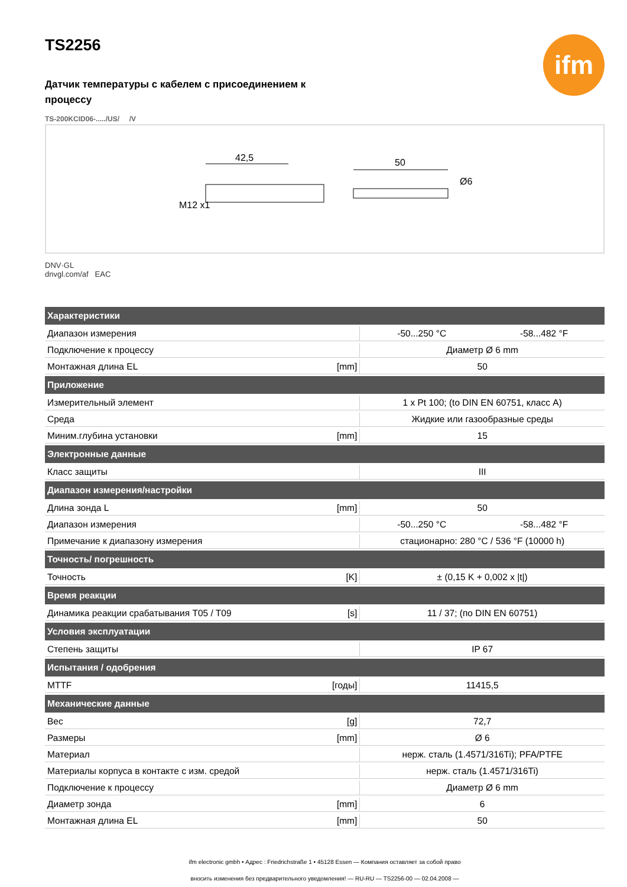ifm
TS2256
Датчик температуры с кабелем с присоединением к процессу
TS-200KCID06-...../US/ /V
42,5
50
Ø6
M12 x1
DNV·GL
dnvgl.com/af EAC
| Характеристики | | | |
| --- | --- | --- | --- |
| Диапазон измерения | | -50...250 °C | -58...482 °F |
| Подключение к процессу | | Диаметр Ø 6 mm | |
| Монтажная длина EL | [mm] | 50 | |
| Приложение | | | |
| Измерительный элемент | | 1 x Pt 100; (to DIN EN 60751, класс A) | |
| Среда | | Жидкие или газообразные среды | |
| Миним.глубина установки | [mm] | 15 | |
| Электронные данные | | | |
| Класс защиты | | III | |
| Диапазон измерения/настройки | | | |
| Длина зонда L | [mm] | 50 | |
| Диапазон измерения | | -50...250 °C | -58...482 °F |
| Примечание к диапазону измерения | | стационарно: 280 °C / 536 °F (10000 h) | |
| Точность/ погрешность | | | |
| Точность | [K] | ± (0,15 K + 0,002 x /t/) | |
| Время реакции | | | |
| Динамика реакции срабатывания T05 / T09 | [s] | 11 / 37; (по DIN EN 60751) | |
| Условия эксплуатации | | | |
| Степень защиты | | IP 67 | |
| Испытания / одобрения | | | |
| MTTF | [годы] | 11415,5 | |
| Механические данные | | | |
| Вес | [g] | 72,7 | |
| Размеры | [mm] | Ø 6 | |
| Материал | | нерж. сталь (1.4571/316Ti); PFA/PTFE | |
| Материалы корпуса в контакте с изм. средой | | нерж. сталь (1.4571/316Ti) | |
| Подключение к процессу | | Диаметр Ø 6 mm | |
| Диаметр зонда | [mm] | 6 | |
| Монтажная длина EL | [mm] | 50 | |
ifm electronic gmbh • Адрес : Friedrichstraße 1 • 45128 Essen — Компания оставляет за собой право
вносить изменения без предварительного уведомления! — RU-RU — TS2256-00 — 02.04.2008 —